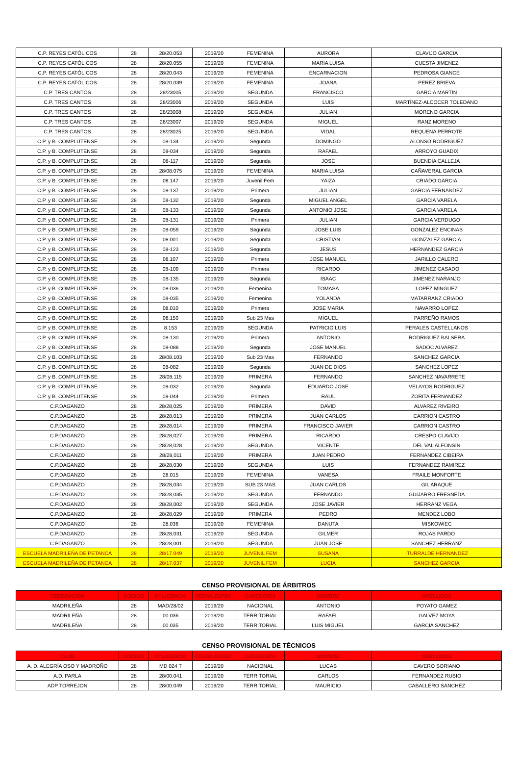| C.P. REYES CATÓLICOS | 28 | 28/20.053 | 2019/20 | FEMENINA | AURORA | CLAVIJO GARCIA |
| C.P. REYES CATÓLICOS | 28 | 28/20.055 | 2019/20 | FEMENINA | MARIA LUISA | CUESTA JIMENEZ |
| C.P. REYES CATÓLICOS | 28 | 28/20.043 | 2019/20 | FEMENINA | ENCARNACION | PEDROSA GIANCE |
| C.P. REYES CATÓLICOS | 28 | 28/20.039 | 2019/20 | FEMENINA | JOANA | PEREZ BRIEVA |
| C.P. TRES CANTOS | 28 | 28/23005 | 2019/20 | SEGUNDA | FRANCISCO | GARCIA MARTÍN |
| C.P. TRES CANTOS | 28 | 28/23006 | 2019/20 | SEGUNDA | LUIS | MARTÍNEZ-ALCOCER TOLEDANO |
| C.P. TRES CANTOS | 28 | 28/23008 | 2019/20 | SEGUNDA | JULIAN | MORENO GARCIA |
| C.P. TRES CANTOS | 28 | 28/23007 | 2019/20 | SEGUNDA | MIGUEL | RANZ MORENO |
| C.P. TRES CANTOS | 28 | 28/23025 | 2019/20 | SEGUNDA | VIDAL | REQUENA PERROTE |
| C.P. y B. COMPLUTENSE | 28 | 08-134 | 2019/20 | Segunda | DOMINGO | ALONSO RODRIGUEZ |
| C.P. y B. COMPLUTENSE | 28 | 08-034 | 2019/20 | Segunda | RAFAEL | ARROYO GUADIX |
| C.P. y B. COMPLUTENSE | 28 | 08-117 | 2019/20 | Segunda | JOSE | BUENDIA CALLEJA |
| C.P. y B. COMPLUTENSE | 28 | 28/08.075 | 2019/20 | FEMENINA | MARIA LUISA | CAÑAVERAL GARCIA |
| C.P. y B. COMPLUTENSE | 28 | 08.147 | 2019/20 | Juvenil Fem | YAIZA | CRIADO GARCIA |
| C.P. y B. COMPLUTENSE | 28 | 08-137 | 2019/20 | Primera | JULIAN | GARCIA FERNANDEZ |
| C.P. y B. COMPLUTENSE | 28 | 08-132 | 2019/20 | Segunda | MIGUEL ANGEL | GARCIA VARELA |
| C.P. y B. COMPLUTENSE | 28 | 08-133 | 2019/20 | Segunda | ANTONIO JOSE | GARCIA VARELA |
| C.P. y B. COMPLUTENSE | 28 | 08-131 | 2019/20 | Primera | JULIAN | GARCIA VERDUGO |
| C.P. y B. COMPLUTENSE | 28 | 08-059 | 2019/20 | Segunda | JOSE LUIS | GONZALEZ ENCINAS |
| C.P. y B. COMPLUTENSE | 28 | 08.001 | 2019/20 | Segunda | CRISTIAN | GONZALEZ GARCIA |
| C.P. y B. COMPLUTENSE | 28 | 08-123 | 2019/20 | Segunda | JESUS | HERNANDEZ GARCIA |
| C.P. y B. COMPLUTENSE | 28 | 08.107 | 2019/20 | Primera | JOSE MANUEL | JARILLO CALERO |
| C.P. y B. COMPLUTENSE | 28 | 08-109 | 2019/20 | Primera | RICARDO | JIMENEZ CASADO |
| C.P. y B. COMPLUTENSE | 28 | 08-135 | 2019/20 | Segunda | ISAAC | JIMENEZ NARANJO |
| C.P. y B. COMPLUTENSE | 28 | 08-036 | 2019/20 | Femenina | TOMASA | LOPEZ MINGUEZ |
| C.P. y B. COMPLUTENSE | 28 | 08-035 | 2019/20 | Femenina | YOLANDA | MATARRANZ CRIADO |
| C.P. y B. COMPLUTENSE | 28 | 08.010 | 2019/20 | Primera | JOSE MARIA | NAVARRO LOPEZ |
| C.P. y B. COMPLUTENSE | 28 | 08.150 | 2019/20 | Sub 23 Mas | MIGUEL | PARREÑO RAMOS |
| C.P. y B. COMPLUTENSE | 28 | 8.153 | 2019/20 | SEGUNDA | PATRICIO LUIS | PERALES CASTELLANOS |
| C.P. y B. COMPLUTENSE | 28 | 08-130 | 2019/20 | Primera | ANTONIO | RODRIGUEZ BALSERA |
| C.P. y B. COMPLUTENSE | 28 | 08-088 | 2019/20 | Segunda | JOSE MANUEL | SADOC ALVAREZ |
| C.P. y B. COMPLUTENSE | 28 | 28/08.103 | 2019/20 | Sub 23 Mas | FERNANDO | SANCHEZ GARCIA |
| C.P. y B. COMPLUTENSE | 28 | 08-082 | 2019/20 | Segunda | JUAN DE DIOS | SANCHEZ LOPEZ |
| C.P. y B. COMPLUTENSE | 28 | 28/08.115 | 2019/20 | PRIMERA | FERNANDO | SANCHEZ NAVARRETE |
| C.P. y B. COMPLUTENSE | 28 | 08-032 | 2019/20 | Segunda | EDUARDO JOSE | VELAYOS RODRIGUEZ |
| C.P. y B. COMPLUTENSE | 28 | 08-044 | 2019/20 | Primera | RAUL | ZORITA FERNANDEZ |
| C.P.DAGANZO | 28 | 28/28,025 | 2019/20 | PRIMERA | DAVID | ALVAREZ RIVEIRO |
| C.P.DAGANZO | 28 | 28/28,013 | 2019/20 | PRIMERA | JUAN CARLOS | CARRION CASTRO |
| C.P.DAGANZO | 28 | 28/28,014 | 2019/20 | PRIMERA | FRANCISCO JAVIER | CARRION CASTRO |
| C.P.DAGANZO | 28 | 28/28,027 | 2019/20 | PRIMERA | RICARDO | CRESPO CLAVIJO |
| C.P.DAGANZO | 28 | 28/28,028 | 2019/20 | SEGUNDA | VICENTE | DEL VAL ALFONSIN |
| C.P.DAGANZO | 28 | 28/28,011 | 2019/20 | PRIMERA | JUAN PEDRO | FERNANDEZ CIBEIRA |
| C.P.DAGANZO | 28 | 28/28,030 | 2019/20 | SEGUNDA | LUIS | FERNANDEZ RAMIREZ |
| C.P.DAGANZO | 28 | 28.015 | 2019/20 | FEMENINA | VANESA | FRAILE MONFORTE |
| C.P.DAGANZO | 28 | 28/28,034 | 2019/20 | SUB 23 MAS | JUAN CARLOS | GIL ARAQUE |
| C.P.DAGANZO | 28 | 28/28,035 | 2019/20 | SEGUNDA | FERNANDO | GUIJARRO FRESNEDA |
| C.P.DAGANZO | 28 | 28/28,002 | 2019/20 | SEGUNDA | JOSE JAVIER | HERRANZ VEGA |
| C.P.DAGANZO | 28 | 28/28,029 | 2019/20 | PRIMERA | PEDRO | MENDEZ LOBO |
| C.P.DAGANZO | 28 | 28.036 | 2019/20 | FEMENINA | DANUTA | MISKOWIEC |
| C.P.DAGANZO | 28 | 28/28,031 | 2019/20 | SEGUNDA | GILMER | ROJAS PARDO |
| C.P.DAGANZO | 28 | 28/28,001 | 2019/20 | SEGUNDA | JUAN JOSE | SANCHEZ HERRANZ |
| ESCUELA MADRILEÑA DE PETANCA | 28 | 28/17.049 | 2019/20 | JUVENIL FEM | SUSANA | ITURRALDE HERNANDEZ |
| ESCUELA MADRILEÑA DE PETANCA | 28 | 28/17.037 | 2019/20 | JUVENIL FEM | LUCIA | SANCHEZ GARCIA |
CENSO PROVISIONAL DE ÁRBITROS
| FEDERACIÓN | CÓDIGO | Nº LICENCIA | FECHA EXPED. | CATEGORÍA | NOMBRE | APELLIDOS |
| --- | --- | --- | --- | --- | --- | --- |
| MADRILEÑA | 28 | MAD/28/02 | 2019/20 | NACIONAL | ANTONIO | POYATO GAMEZ |
| MADRILEÑA | 28 | 00.036 | 2019/20 | TERRITORIAL | RAFAEL | GALVEZ MOYA |
| MADRILEÑA | 28 | 00.035 | 2019/20 | TERRITORIAL | LUIS MIGUEL | GARCIA SANCHEZ |
CENSO PROVISIONAL DE TÉCNICOS
| CLUB | CÓDIGO | Nº LICENCIA | FECHA EXPED. | CATEGORÍA | NOMBRE | APELLIDOS |
| --- | --- | --- | --- | --- | --- | --- |
| A. D. ALEGRÍA OSO Y MADROÑO | 28 | MD 024 T | 2019/20 | NACIONAL | LUCAS | CAVERO SORIANO |
| A.D. PARLA | 28 | 28/00.041 | 2019/20 | TERRITORIAL | CARLOS | FERNANDEZ RUBIO |
| ADP TORREJON | 28 | 28/00.049 | 2019/20 | TERRITORIAL | MAURICIO | CABALLERO SANCHEZ |